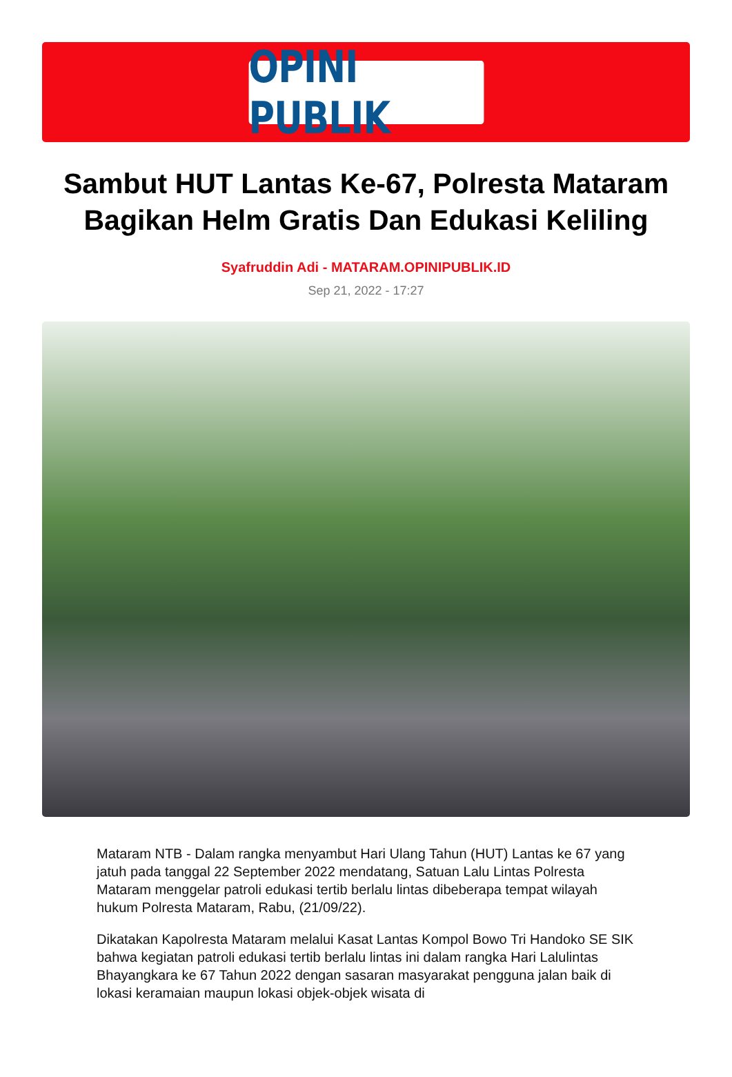OPINI PUBLIK
Sambut HUT Lantas Ke-67, Polresta Mataram Bagikan Helm Gratis Dan Edukasi Keliling
Syafruddin Adi - MATARAM.OPINIPUBLIK.ID
Sep 21, 2022 - 17:27
Mataram NTB - Dalam rangka menyambut Hari Ulang Tahun (HUT) Lantas ke 67 yang jatuh pada tanggal 22 September 2022 mendatang, Satuan Lalu Lintas Polresta Mataram menggelar patroli edukasi tertib berlalu lintas dibeberapa tempat wilayah hukum Polresta Mataram, Rabu, (21/09/22).
Dikatakan Kapolresta Mataram melalui Kasat Lantas Kompol Bowo Tri Handoko SE SIK bahwa kegiatan patroli edukasi tertib berlalu lintas ini dalam rangka Hari Lalulintas Bhayangkara ke 67 Tahun 2022 dengan sasaran masyarakat pengguna jalan baik di lokasi keramaian maupun lokasi objek-objek wisata di